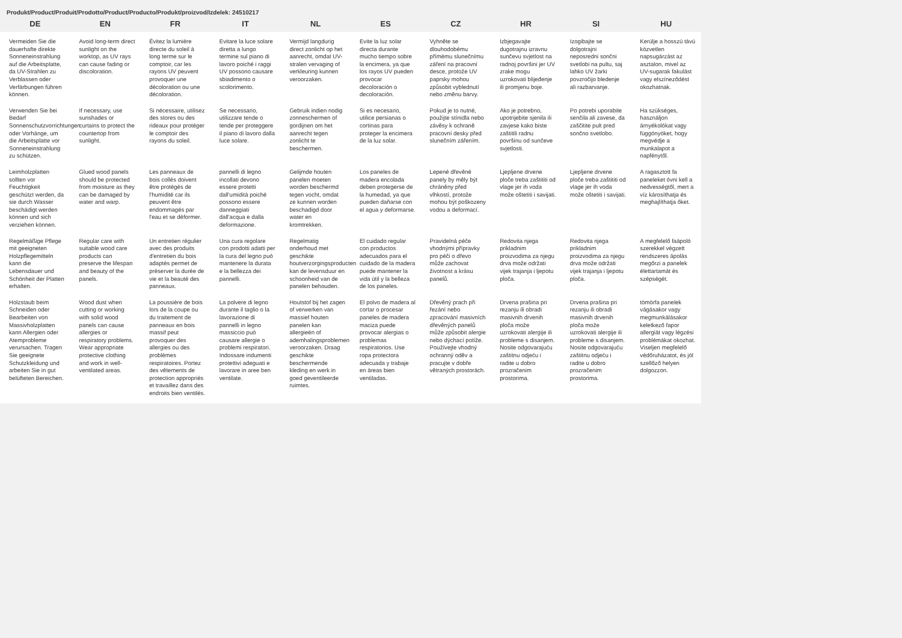Produkt/Product/Produit/Prodotto/Product/Producto/Produkt/proizvod/Izdelek: 24510217
| DE | EN | FR | IT | NL | ES | CZ | HR | SI | HU |
| --- | --- | --- | --- | --- | --- | --- | --- | --- | --- |
| Vermeiden Sie die dauerhafte direkte Sonneneinstrahlung auf die Arbeitsplatte, da UV-Strahlen zu Verblassen oder Verfärbungen führen können. | Avoid long-term direct sunlight on the worktop, as UV rays can cause fading or discoloration. | Évitez la lumière directe du soleil à long terme sur le comptoir, car les rayons UV peuvent provoquer une décoloration ou une décoloration. | Evitare la luce solare diretta a lungo termine sul piano di lavoro poiché i raggi UV possono causare sbiadimento o scolorimento. | Vermijd langdurig direct zonlicht op het aanrecht, omdat UV-stralen vervaging of verkleuring kunnen veroorzaken. | Evite la luz solar directa durante mucho tiempo sobre la encimera, ya que los rayos UV pueden provocar decoloración o decoloración. | Vyhněte se dlouhodobému přímému slunečnímu záření na pracovní desce, protože UV paprsky mohou způsobit vyblednutí nebo změnu barvy. | Izbjegavajte dugotrajnu izravnu sunčevu svjetlost na radnoj površini jer UV zrake mogu uzrokovati blijeđenje ili promjenu boje. | Izogibajte se dolgotrajni neposredni sončni svetlobi na pultu, saj lahko UV žarki povzročijo bledenje ali razbarvanje. | Kerülje a hosszú távú közvetlen napsugárzást az asztalon, mivel az UV-sugarak fakulást vagy elszíneződést okozhatnak. |
| Verwenden Sie bei Bedarf Sonnenschutzvorrichtungen oder Vorhänge, um die Arbeitsplatte vor Sonneneinstrahlung zu schützen. | If necessary, use sunshades or curtains to protect the countertop from sunlight. | Si nécessaire, utilisez des stores ou des rideaux pour protéger le comptoir des rayons du soleil. | Se necessario, utilizzare tende o tende per proteggere il piano di lavoro dalla luce solare. | Gebruik indien nodig zonneschermen of gordijnen om het aanrecht tegen zonlicht te beschermen. | Si es necesario, utilice persianas o cortinas para proteger la encimera de la luz solar. | Pokud je to nutné, použijte stínidla nebo závěsy k ochraně pracovní desky před slunečním zářením. | Ako je potrebno, upotrijebite sjenila ili zavjese kako biste zaštitili radnu površinu od sunčeve svjetlosti. | Po potrebi uporabite senčila ali zavese, da zaščitite pult pred sončno svetlobo. | Ha szükséges, használjon árnyékolókat vagy függönyöket, hogy megvédje a munkalapot a napfénytől. |
| Leimholzplatten sollten vor Feuchtigkeit geschützt werden, da sie durch Wasser beschädigt werden können und sich verziehen können. | Glued wood panels should be protected from moisture as they can be damaged by water and warp. | Les panneaux de bois collés doivent être protégés de l'humidité car ils peuvent être endommagés par l'eau et se déformer. | pannelli di legno incollati devono essere protetti dall'umidità poiché possono essere danneggiati dall'acqua e dalla deformazione. | Gelijmde houten panelen moeten worden beschermd tegen vocht, omdat ze kunnen worden beschadigd door water en kromtrekken. | Los paneles de madera encolada deben protegerse de la humedad, ya que pueden dañarse con el agua y deformarse. | Lepené dřevěné panely by měly být chráněny před vlhkostí, protože mohou být poškozeny vodou a deformací. | Ljepljene drvene ploče treba zaštititi od vlage jer ih voda može oštetiti i savijati. | Ljepljene drvene ploče treba zaštititi od vlage jer ih voda može oštetiti i savijati. | A ragasztott fa paneleket óvni kell a nedvességtől, mert a víz károsíthatja és meghajlíthatja őket. |
| Regelmäßige Pflege mit geeigneten Holzpflegemitteln kann die Lebensdauer und Schönheit der Platten erhalten. | Regular care with suitable wood care products can preserve the lifespan and beauty of the panels. | Un entretien régulier avec des produits d'entretien du bois adaptés permet de préserver la durée de vie et la beauté des panneaux. | Una cura regolare con prodotti adatti per la cura del legno può mantenere la durata e la bellezza dei pannelli. | Regelmatig onderhoud met geschikte houtverzorgingsproducten kan de levensduur en schoonheid van de panelen behouden. | El cuidado regular con productos adecuados para el cuidado de la madera puede mantener la vida útil y la belleza de los paneles. | Pravidelná péče vhodnými přípravky pro péči o dřevo může zachovat životnost a krásu panelů. | Redovita njega prikladnim proizvodima za njegu drva može održati vijek trajanja i ljepotu ploča. | Redovita njega prikladnim proizvodima za njegu drva može održati vijek trajanja i ljepotu ploča. | A megfelelő faápoló szerekkel végzett rendszeres ápolás megőrzi a panelek élettartamát és szépségét. |
| Holzstaub beim Schneiden oder Bearbeiten von Massivholzplatten kann Allergien oder Atemprobleme verursachen. Tragen Sie geeignete Schutzkleidung und arbeiten Sie in gut belüfteten Bereichen. | Wood dust when cutting or working with solid wood panels can cause allergies or respiratory problems. Wear appropriate protective clothing and work in well-ventilated areas. | La poussière de bois lors de la coupe ou du traitement de panneaux en bois massif peut provoquer des allergies ou des problèmes respiratoires. Portez des vêtements de protection appropriés et travaillez dans des endroits bien ventilés. | La polvere di legno durante il taglio o la lavorazione di pannelli in legno massiccio può causare allergie o problemi respiratori. Indossare indumenti protettivi adeguati e lavorare in aree ben ventilate. | Houtstof bij het zagen of verwerken van massief houten panelen kan allergieën of ademhalingsproblemen veroorzaken. Draag geschikte beschermende kleding en werk in goed geventileerde ruimtes. | El polvo de madera al cortar o procesar paneles de madera maciza puede provocar alergias o problemas respiratorios. Use ropa protectora adecuada y trabaje en áreas bien ventiladas. | Dřevěný prach při řezání nebo zpracování masivních dřevěných panelů může způsobit alergie nebo dýchací potíže. Používejte vhodný ochranný oděv a pracujte v dobře větraných prostorách. | Drvena prašina pri rezanju ili obradi masivnih drvenih ploča može uzrokovati alergije ili probleme s disanjem. Nosite odgovarajuću zaštitnu odjeću i radite u dobro prozračenim prostorima. | Drvena prašina pri rezanju ili obradi masivnih drvenih ploča može uzrokovati alergije ili probleme s disanjem. Nosite odgovarajuću zaštitnu odjeću i radite u dobro prozračenim prostorima. | tömörfa panelek vágásakor vagy megmunkálásakor keletkező fapor allergiát vagy légzési problémákat okozhat. Viseljen megfelelő védőruházatot, és jól szellőző helyen dolgozzon. |